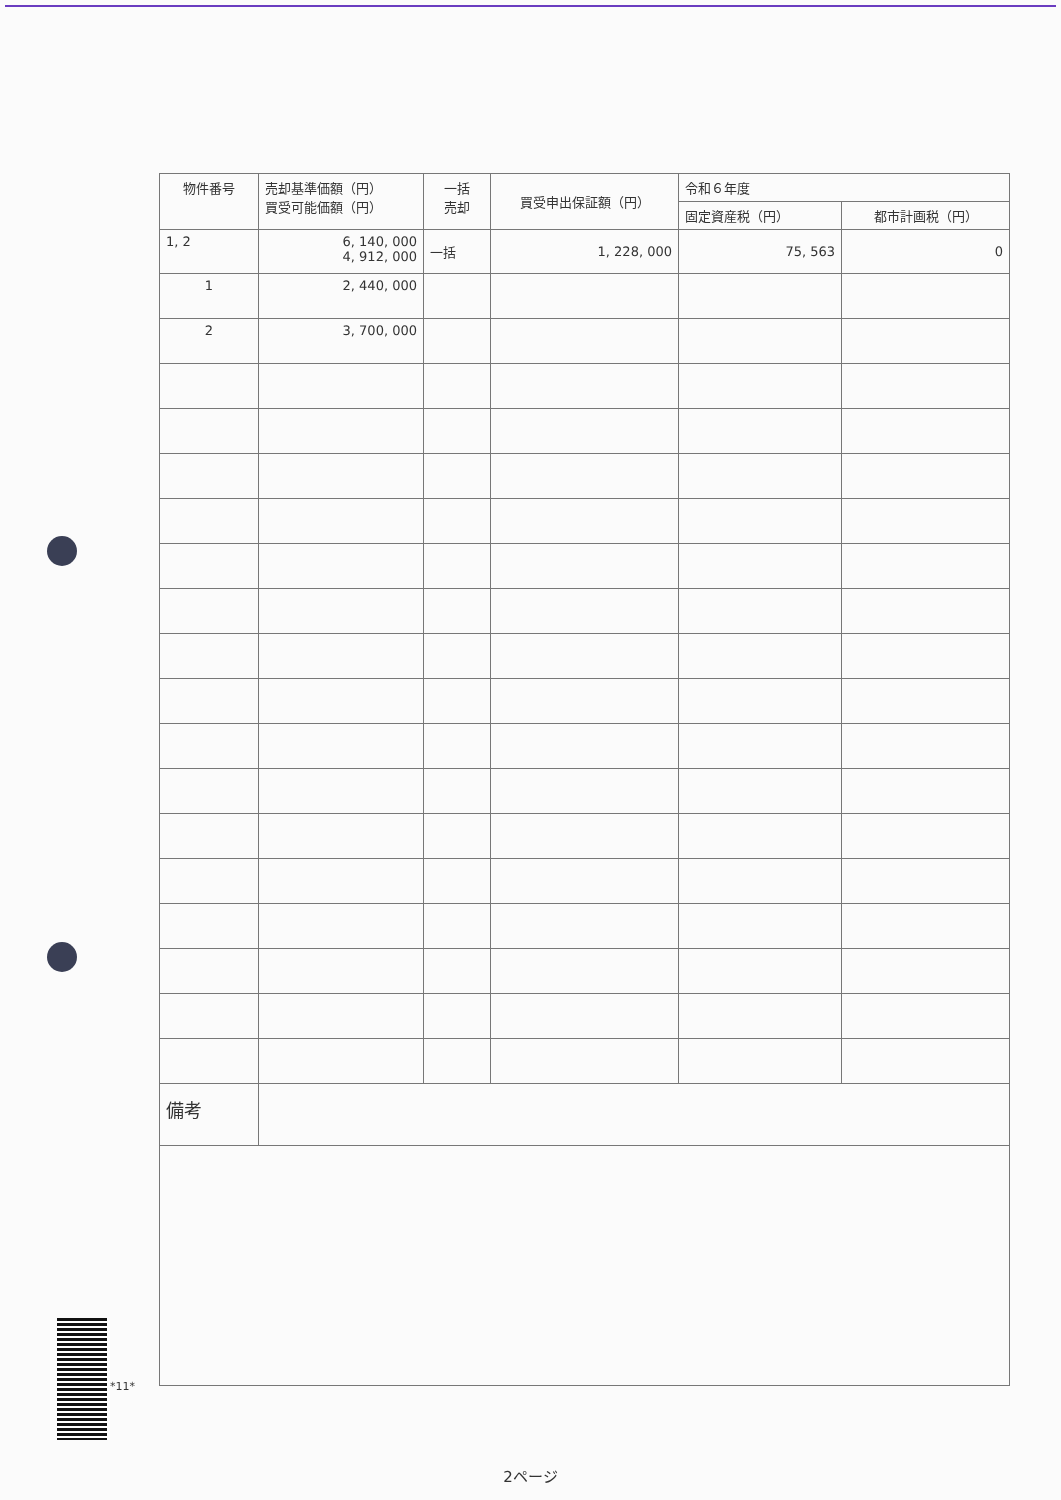| 物件番号 | 売却基準価額（円） 買受可能価額（円） | 一括 売却 | 買受申出保証額（円） | 令和６年度 | |
| --- | --- | --- | --- | --- | --- |
| | | | | 固定資産税（円） | 都市計画税（円） |
| 1, 2 | 6, 140, 000 4, 912, 000 | 一括 | 1, 228, 000 | 75, 563 | 0 |
| 1 | 2, 440, 000 | | | | |
| 2 | 3, 700, 000 | | | | |
| 備考 | | | | | |
*11*
2ページ